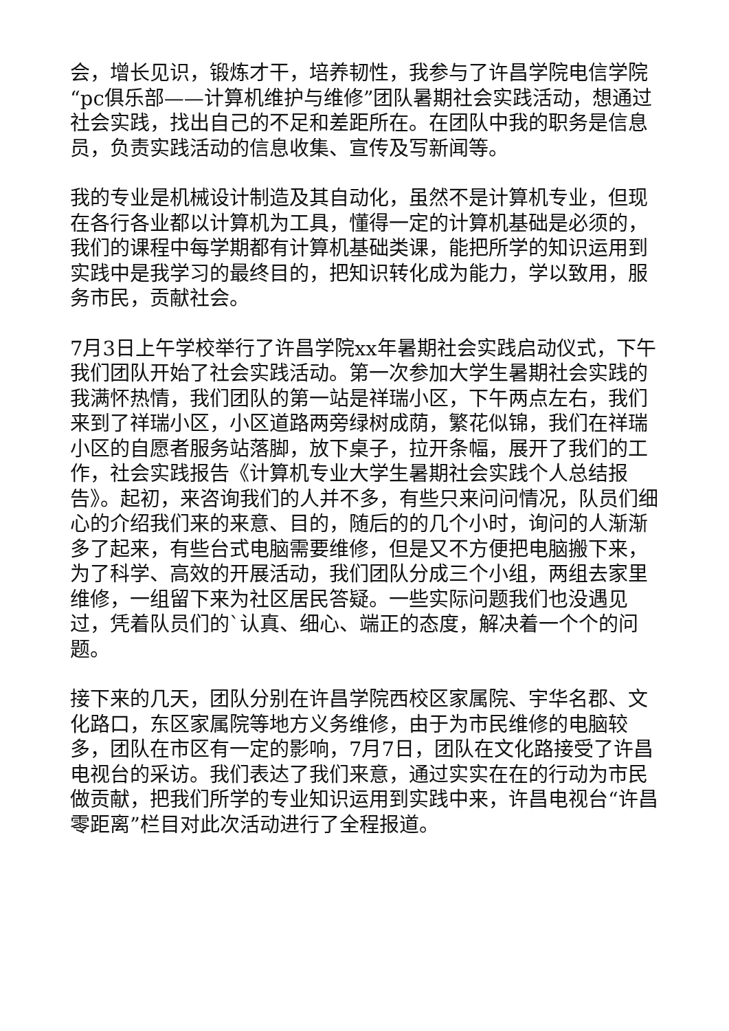会，增长见识，锻炼才干，培养韧性，我参与了许昌学院电信学院“pc俱乐部——计算机维护与维修”团队暑期社会实践活动，想通过社会实践，找出自己的不足和差距所在。在团队中我的职务是信息员，负责实践活动的信息收集、宣传及写新闻等。
我的专业是机械设计制造及其自动化，虽然不是计算机专业，但现在各行各业都以计算机为工具，懂得一定的计算机基础是必须的，我们的课程中每学期都有计算机基础类课，能把所学的知识运用到实践中是我学习的最终目的，把知识转化成为能力，学以致用，服务市民，贡献社会。
7月3日上午学校举行了许昌学院xx年暑期社会实践启动仪式，下午我们团队开始了社会实践活动。第一次参加大学生暑期社会实践的我满怀热情，我们团队的第一站是祥瑞小区，下午两点左右，我们来到了祥瑞小区，小区道路两旁绿树成荫，繁花似锦，我们在祥瑞小区的自愿者服务站落脚，放下桌子，拉开条幅，展开了我们的工作，社会实践报告《计算机专业大学生暑期社会实践个人总结报告》。起初，来咨询我们的人并不多，有些只来问问情况，队员们细心的介绍我们来的来意、目的，随后的的几个小时，询问的人渐渐多了起来，有些台式电脑需要维修，但是又不方便把电脑搬下来，为了科学、高效的开展活动，我们团队分成三个小组，两组去家里维修，一组留下来为社区居民答疑。一些实际问题我们也没遇见过，凭着队员们的`认真、细心、端正的态度，解决着一个个的问题。
接下来的几天，团队分别在许昌学院西校区家属院、宇华名郡、文化路口，东区家属院等地方义务维修，由于为市民维修的电脑较多，团队在市区有一定的影响，7月7日，团队在文化路接受了许昌电视台的采访。我们表达了我们来意，通过实实在在的行动为市民做贡献，把我们所学的专业知识运用到实践中来，许昌电视台“许昌零距离”栏目对此次活动进行了全程报道。